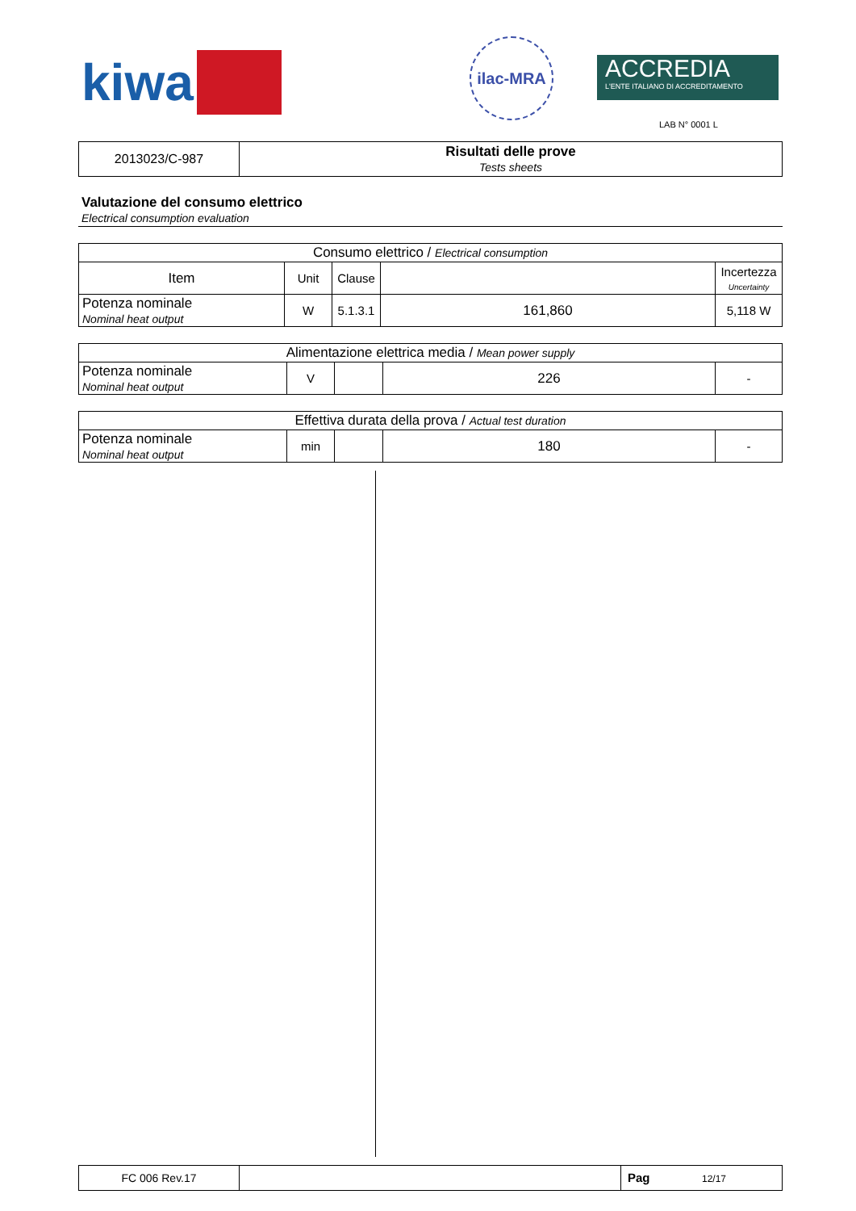kiwa
ilac-MRA
ACCREDIA
L'ENTE ITALIANO DI ACCREDITAMENTO
LAB N° 0001 L
| 2013023/C-987 | Risultati delle prove Tests sheets |
Valutazione del consumo elettrico
Electrical consumption evaluation
| Consumo elettrico / Electrical consumption | | | | |
| Item | Unit | Clause | | Incertezza Uncertainty |
| Potenza nominale Nominal heat output | W | 5.1.3.1 | 161,860 | 5,118 W |
| Alimentazione elettrica media / Mean power supply | | | | |
| Potenza nominale Nominal heat output | V | | 226 | - |
| Effettiva durata della prova / Actual test duration | | | | |
| Potenza nominale Nominal heat output | min | | 180 | - |
| FC 006 Rev.17 | | Pag 12/17 |